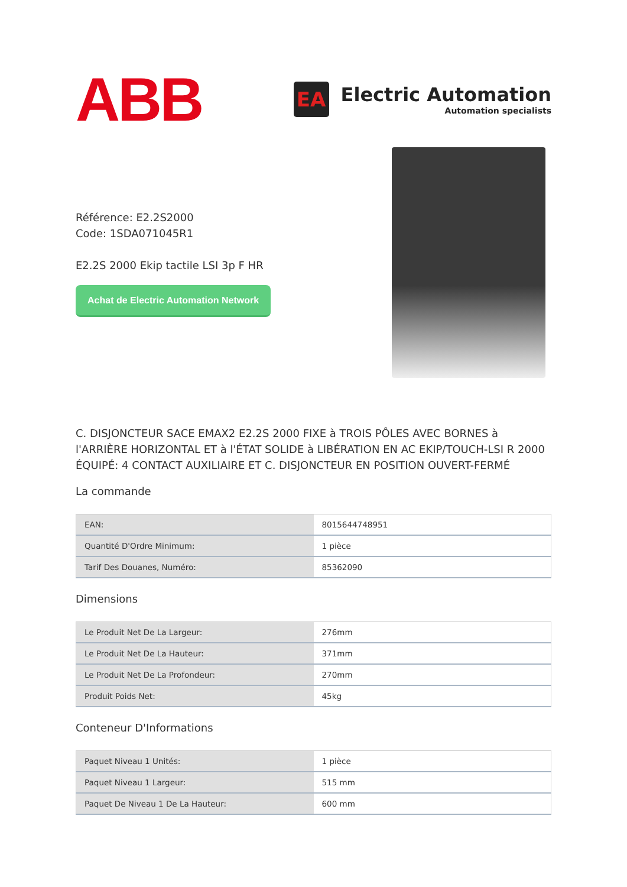ABB
EA
Electric Automation
Automation specialists
Référence: E2.2S2000
Code: 1SDA071045R1
E2.2S 2000 Ekip tactile LSI 3p F HR
Achat de Electric Automation Network
C. DISJONCTEUR SACE EMAX2 E2.2S 2000 FIXE à TROIS PÔLES AVEC BORNES à l'ARRIÈRE HORIZONTAL ET à l'ÉTAT SOLIDE à LIBÉRATION EN AC EKIP/TOUCH-LSI R 2000 ÉQUIPÉ: 4 CONTACT AUXILIAIRE ET C. DISJONCTEUR EN POSITION OUVERT-FERMÉ
La commande
| EAN: | 8015644748951 |
| Quantité D'Ordre Minimum: | 1 pièce |
| Tarif Des Douanes, Numéro: | 85362090 |
Dimensions
| Le Produit Net De La Largeur: | 276mm |
| Le Produit Net De La Hauteur: | 371mm |
| Le Produit Net De La Profondeur: | 270mm |
| Produit Poids Net: | 45kg |
Conteneur D'Informations
| Paquet Niveau 1 Unités: | 1 pièce |
| Paquet Niveau 1 Largeur: | 515 mm |
| Paquet De Niveau 1 De La Hauteur: | 600 mm |